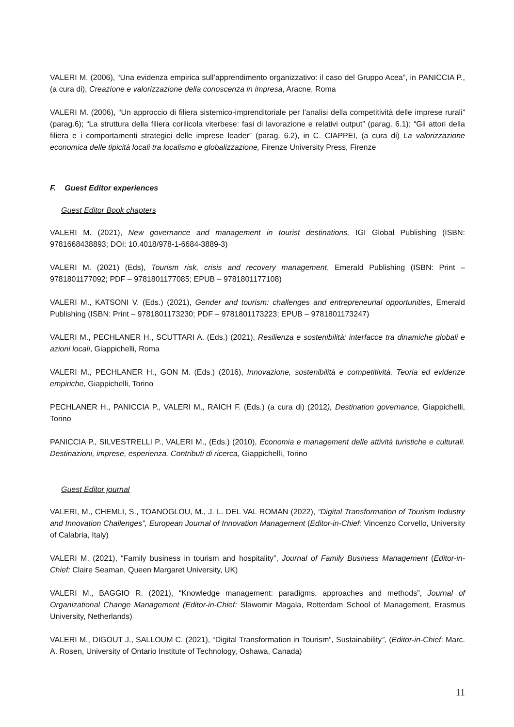VALERI M. (2006), “Una evidenza empirica sull’apprendimento organizzativo: il caso del Gruppo Acea”, in PANICCIA P., (a cura di), Creazione e valorizzazione della conoscenza in impresa, Aracne, Roma
VALERI M. (2006), “Un approccio di filiera sistemico-imprenditoriale per l’analisi della competitività delle imprese rurali” (parag.6); “La struttura della filiera corilicola viterbese: fasi di lavorazione e relativi output” (parag. 6.1); “Gli attori della filiera e i comportamenti strategici delle imprese leader” (parag. 6.2), in C. CIAPPEI, (a cura di) La valorizzazione economica delle tipicità locali tra localismo e globalizzazione, Firenze University Press, Firenze
F. Guest Editor experiences
Guest Editor Book chapters
VALERI M. (2021), New governance and management in tourist destinations, IGI Global Publishing (ISBN: 9781668438893; DOI: 10.4018/978-1-6684-3889-3)
VALERI M. (2021) (Eds), Tourism risk, crisis and recovery management, Emerald Publishing (ISBN: Print – 9781801177092; PDF – 9781801177085; EPUB – 9781801177108)
VALERI M., KATSONI V. (Eds.) (2021), Gender and tourism: challenges and entrepreneurial opportunities, Emerald Publishing (ISBN: Print – 9781801173230; PDF – 9781801173223; EPUB – 9781801173247)
VALERI M., PECHLANER H., SCUTTARI A. (Eds.) (2021), Resilienza e sostenibilità: interfacce tra dinamiche globali e azioni locali, Giappichelli, Roma
VALERI M., PECHLANER H., GON M. (Eds.) (2016), Innovazione, sostenibilità e competitività. Teoria ed evidenze empiriche, Giappichelli, Torino
PECHLANER H., PANICCIA P., VALERI M., RAICH F. (Eds.) (a cura di) (2012), Destination governance, Giappichelli, Torino
PANICCIA P., SILVESTRELLI P., VALERI M., (Eds.) (2010), Economia e management delle attività turistiche e culturali. Destinazioni, imprese, esperienza. Contributi di ricerca, Giappichelli, Torino
Guest Editor journal
VALERI, M., CHEMLI, S., TOANOGLOU, M., J. L. DEL VAL ROMAN (2022), “Digital Transformation of Tourism Industry and Innovation Challenges”, European Journal of Innovation Management (Editor-in-Chief: Vincenzo Corvello, University of Calabria, Italy)
VALERI M. (2021), “Family business in tourism and hospitality”, Journal of Family Business Management (Editor-in-Chief: Claire Seaman, Queen Margaret University, UK)
VALERI M., BAGGIO R. (2021), “Knowledge management: paradigms, approaches and methods”, Journal of Organizational Change Management (Editor-in-Chief: Slawomir Magala, Rotterdam School of Management, Erasmus University, Netherlands)
VALERI M., DIGOUT J., SALLOUM C. (2021), “Digital Transformation in Tourism”, Sustainability”, (Editor-in-Chief: Marc. A. Rosen, University of Ontario Institute of Technology, Oshawa, Canada)
11